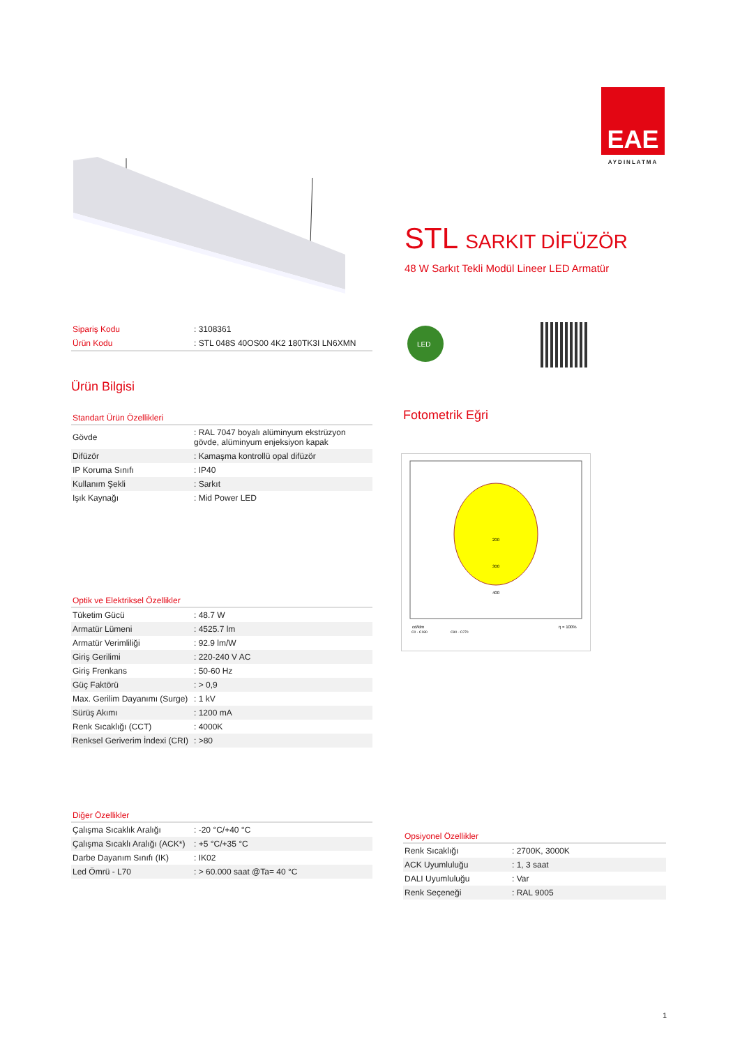EAE
AYDINLATMA
STL SARKIT DİFÜZÖR
48 W Sarkıt Tekli Modül Lineer LED Armatür
| Sipariş Kodu | : 3108361 |
| Ürün Kodu | : STL 048S 40OS00 4K2 180TK3I LN6XMN |
Ürün Bilgisi
Standart Ürün Özellikleri
| Gövde | : RAL 7047 boyalı alüminyum ekstrüzyon gövde, alüminyum enjeksiyon kapak |
| Difüzör | : Kamaşma kontrollü opal difüzör |
| IP Koruma Sınıfı | : IP40 |
| Kullanım Şekli | : Sarkıt |
| Işık Kaynağı | : Mid Power LED |
Optik ve Elektriksel Özellikler
| Tüketim Gücü | : 48.7 W |
| Armatür Lümeni | : 4525.7 lm |
| Armatür Verimliliği | : 92.9 lm/W |
| Giriş Gerilimi | : 220-240 V AC |
| Giriş Frenkans | : 50-60 Hz |
| Güç Faktörü | : > 0,9 |
| Max. Gerilim Dayanımı (Surge) | : 1 kV |
| Sürüş Akımı | : 1200 mA |
| Renk Sıcaklığı (CCT) | : 4000K |
| Renksel Geriverim İndexi (CRI) | : >80 |
Diğer Özellikler
| Çalışma Sıcaklık Aralığı | : -20 °C/+40 °C |
| Çalışma Sıcaklı Aralığı (ACK*) | : +5 °C/+35 °C |
| Darbe Dayanım Sınıfı (IK) | : IK02 |
| Led Ömrü - L70 | : > 60.000 saat @Ta= 40 °C |
LED
Fotometrik Eğri
200
300
400
cd/klm
C0 - C180
C90 - C270
η = 100%
Opsiyonel Özellikler
| Renk Sıcaklığı | : 2700K, 3000K |
| ACK Uyumluluğu | : 1, 3 saat |
| DALI Uyumluluğu | : Var |
| Renk Seçeneği | : RAL 9005 |
1